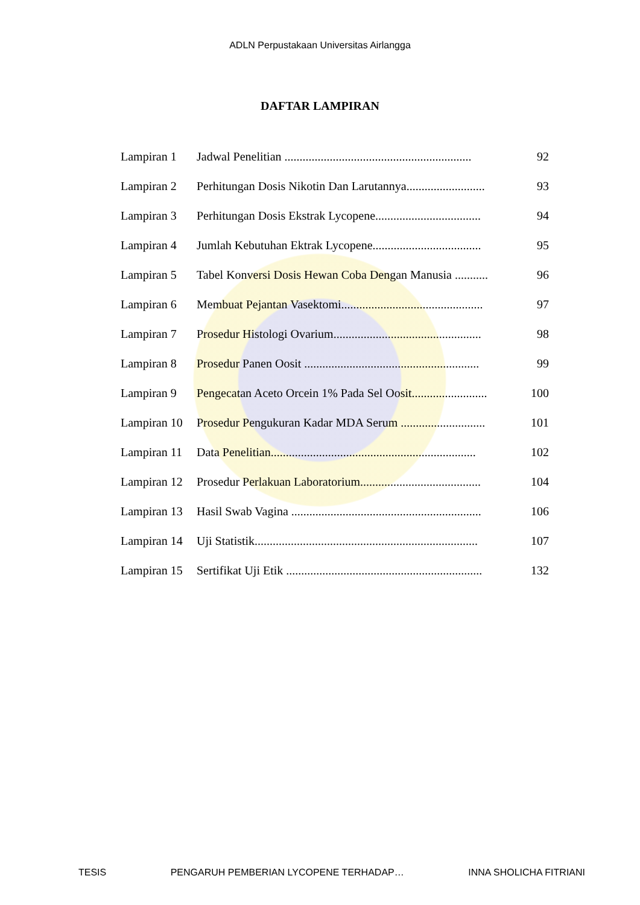ADLN Perpustakaan Universitas Airlangga
DAFTAR LAMPIRAN
| Lampiran 1 | Jadwal Penelitian .............................................................. | 92 |
| Lampiran 2 | Perhitungan Dosis Nikotin Dan Larutannya.......................... | 93 |
| Lampiran 3 | Perhitungan Dosis Ekstrak Lycopene................................... | 94 |
| Lampiran 4 | Jumlah Kebutuhan Ektrak Lycopene.................................... | 95 |
| Lampiran 5 | Tabel Konversi Dosis Hewan Coba Dengan Manusia ........... | 96 |
| Lampiran 6 | Membuat Pejantan Vasektomi............................................... | 97 |
| Lampiran 7 | Prosedur Histologi Ovarium................................................. | 98 |
| Lampiran 8 | Prosedur Panen Oosit .......................................................... | 99 |
| Lampiran 9 | Pengecatan Aceto Orcein 1% Pada Sel Oosit......................... | 100 |
| Lampiran 10 | Prosedur Pengukuran Kadar MDA Serum ............................ | 101 |
| Lampiran 11 | Data Penelitian.................................................................... | 102 |
| Lampiran 12 | Prosedur Perlakuan Laboratorium........................................ | 104 |
| Lampiran 13 | Hasil Swab Vagina ............................................................... | 106 |
| Lampiran 14 | Uji Statistik.......................................................................... | 107 |
| Lampiran 15 | Sertifikat Uji Etik ................................................................. | 132 |
TESIS PENGARUH PEMBERIAN LYCOPENE TERHADAP… INNA SHOLICHA FITRIANI